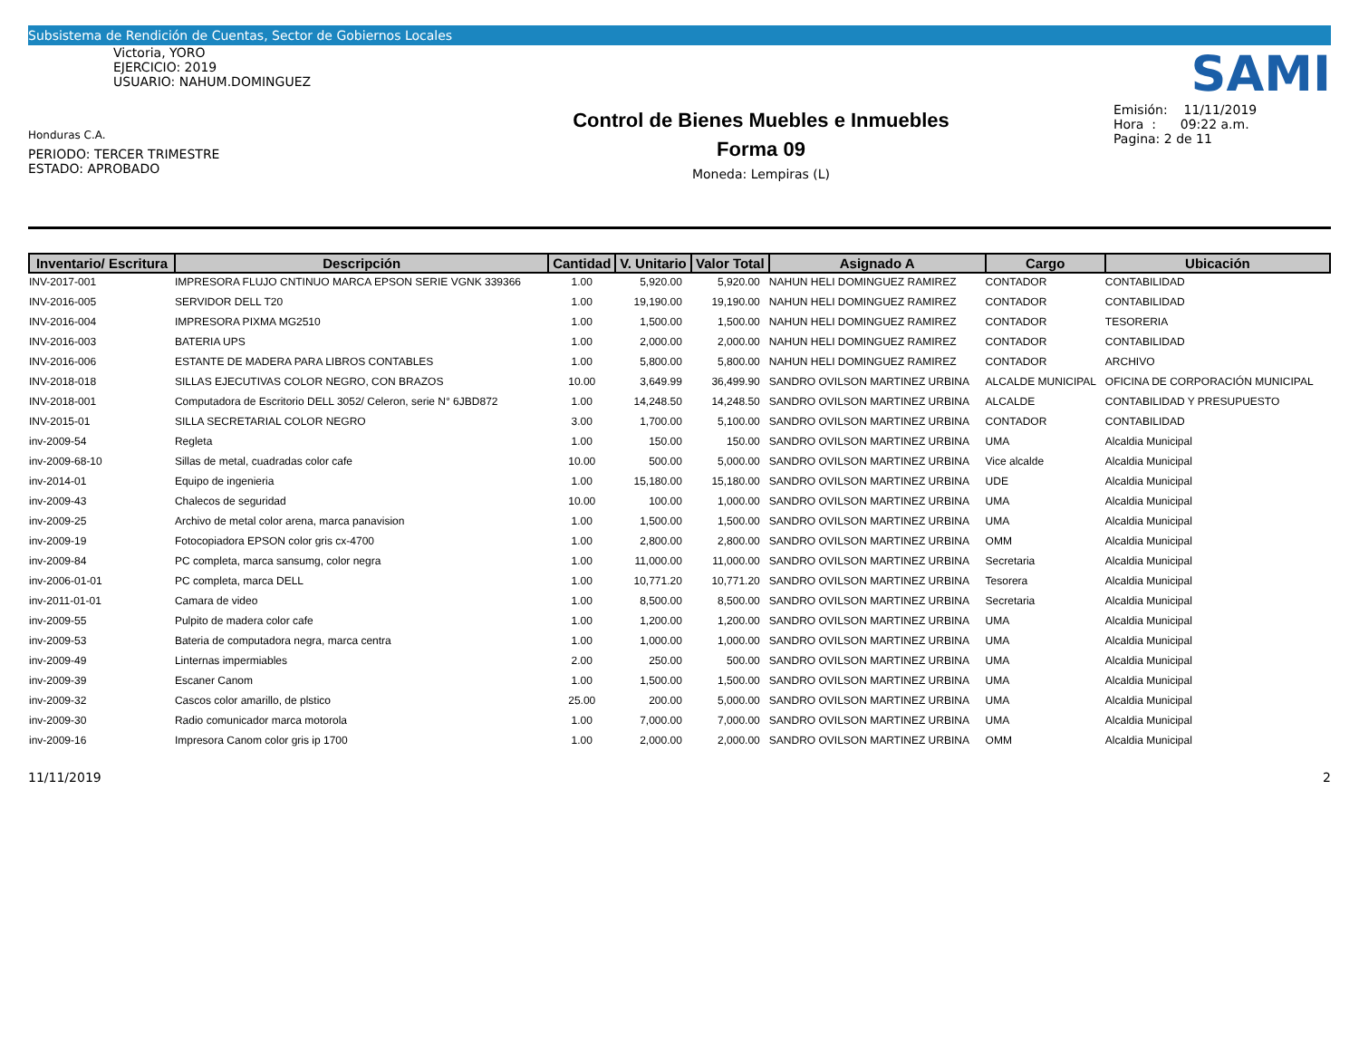Subsistema de Rendición de Cuentas, Sector de Gobiernos Locales
Victoria, YORO
EJERCICIO: 2019
USUARIO: NAHUM.DOMINGUEZ
Honduras C.A.
PERIODO: TERCER TRIMESTRE
ESTADO: APROBADO
Control de Bienes Muebles e Inmuebles
Forma 09
Moneda: Lempiras (L)
SAMI
Emisión: 11/11/2019
Hora : 09:22 a.m.
Pagina: 2 de 11
| Inventario/ Escritura | Descripción | Cantidad | V. Unitario | Valor Total | Asignado A | Cargo | Ubicación |
| --- | --- | --- | --- | --- | --- | --- | --- |
| INV-2017-001 | IMPRESORA FLUJO CNTINUO MARCA EPSON SERIE VGNK 339366 | 1.00 | 5,920.00 | 5,920.00 | NAHUN HELI DOMINGUEZ RAMIREZ | CONTADOR | CONTABILIDAD |
| INV-2016-005 | SERVIDOR DELL T20 | 1.00 | 19,190.00 | 19,190.00 | NAHUN HELI DOMINGUEZ RAMIREZ | CONTADOR | CONTABILIDAD |
| INV-2016-004 | IMPRESORA PIXMA MG2510 | 1.00 | 1,500.00 | 1,500.00 | NAHUN HELI DOMINGUEZ RAMIREZ | CONTADOR | TESORERIA |
| INV-2016-003 | BATERIA UPS | 1.00 | 2,000.00 | 2,000.00 | NAHUN HELI DOMINGUEZ RAMIREZ | CONTADOR | CONTABILIDAD |
| INV-2016-006 | ESTANTE DE MADERA PARA LIBROS CONTABLES | 1.00 | 5,800.00 | 5,800.00 | NAHUN HELI DOMINGUEZ RAMIREZ | CONTADOR | ARCHIVO |
| INV-2018-018 | SILLAS EJECUTIVAS COLOR NEGRO, CON BRAZOS | 10.00 | 3,649.99 | 36,499.90 | SANDRO OVILSON MARTINEZ URBINA | ALCALDE MUNICIPAL | OFICINA DE CORPORACIÓN MUNICIPAL |
| INV-2018-001 | Computadora de Escritorio DELL 3052/ Celeron, serie N° 6JBD872 | 1.00 | 14,248.50 | 14,248.50 | SANDRO OVILSON MARTINEZ URBINA | ALCALDE | CONTABILIDAD Y PRESUPUESTO |
| INV-2015-01 | SILLA SECRETARIAL COLOR NEGRO | 3.00 | 1,700.00 | 5,100.00 | SANDRO OVILSON MARTINEZ URBINA | CONTADOR | CONTABILIDAD |
| inv-2009-54 | Regleta | 1.00 | 150.00 | 150.00 | SANDRO OVILSON MARTINEZ URBINA | UMA | Alcaldia Municipal |
| inv-2009-68-10 | Sillas de metal, cuadradas color cafe | 10.00 | 500.00 | 5,000.00 | SANDRO OVILSON MARTINEZ URBINA | Vice alcalde | Alcaldia Municipal |
| inv-2014-01 | Equipo de ingenieria | 1.00 | 15,180.00 | 15,180.00 | SANDRO OVILSON MARTINEZ URBINA | UDE | Alcaldia Municipal |
| inv-2009-43 | Chalecos de seguridad | 10.00 | 100.00 | 1,000.00 | SANDRO OVILSON MARTINEZ URBINA | UMA | Alcaldia Municipal |
| inv-2009-25 | Archivo de metal color arena, marca panavision | 1.00 | 1,500.00 | 1,500.00 | SANDRO OVILSON MARTINEZ URBINA | UMA | Alcaldia Municipal |
| inv-2009-19 | Fotocopiadora EPSON color gris cx-4700 | 1.00 | 2,800.00 | 2,800.00 | SANDRO OVILSON MARTINEZ URBINA | OMM | Alcaldia Municipal |
| inv-2009-84 | PC completa, marca sansumg, color negra | 1.00 | 11,000.00 | 11,000.00 | SANDRO OVILSON MARTINEZ URBINA | Secretaria | Alcaldia Municipal |
| inv-2006-01-01 | PC completa, marca DELL | 1.00 | 10,771.20 | 10,771.20 | SANDRO OVILSON MARTINEZ URBINA | Tesorera | Alcaldia Municipal |
| inv-2011-01-01 | Camara de video | 1.00 | 8,500.00 | 8,500.00 | SANDRO OVILSON MARTINEZ URBINA | Secretaria | Alcaldia Municipal |
| inv-2009-55 | Pulpito de madera color cafe | 1.00 | 1,200.00 | 1,200.00 | SANDRO OVILSON MARTINEZ URBINA | UMA | Alcaldia Municipal |
| inv-2009-53 | Bateria de computadora negra, marca centra | 1.00 | 1,000.00 | 1,000.00 | SANDRO OVILSON MARTINEZ URBINA | UMA | Alcaldia Municipal |
| inv-2009-49 | Linternas impermiables | 2.00 | 250.00 | 500.00 | SANDRO OVILSON MARTINEZ URBINA | UMA | Alcaldia Municipal |
| inv-2009-39 | Escaner Canom | 1.00 | 1,500.00 | 1,500.00 | SANDRO OVILSON MARTINEZ URBINA | UMA | Alcaldia Municipal |
| inv-2009-32 | Cascos color amarillo, de plstico | 25.00 | 200.00 | 5,000.00 | SANDRO OVILSON MARTINEZ URBINA | UMA | Alcaldia Municipal |
| inv-2009-30 | Radio comunicador marca motorola | 1.00 | 7,000.00 | 7,000.00 | SANDRO OVILSON MARTINEZ URBINA | UMA | Alcaldia Municipal |
| inv-2009-16 | Impresora Canom color gris ip 1700 | 1.00 | 2,000.00 | 2,000.00 | SANDRO OVILSON MARTINEZ URBINA | OMM | Alcaldia Municipal |
11/11/2019 2